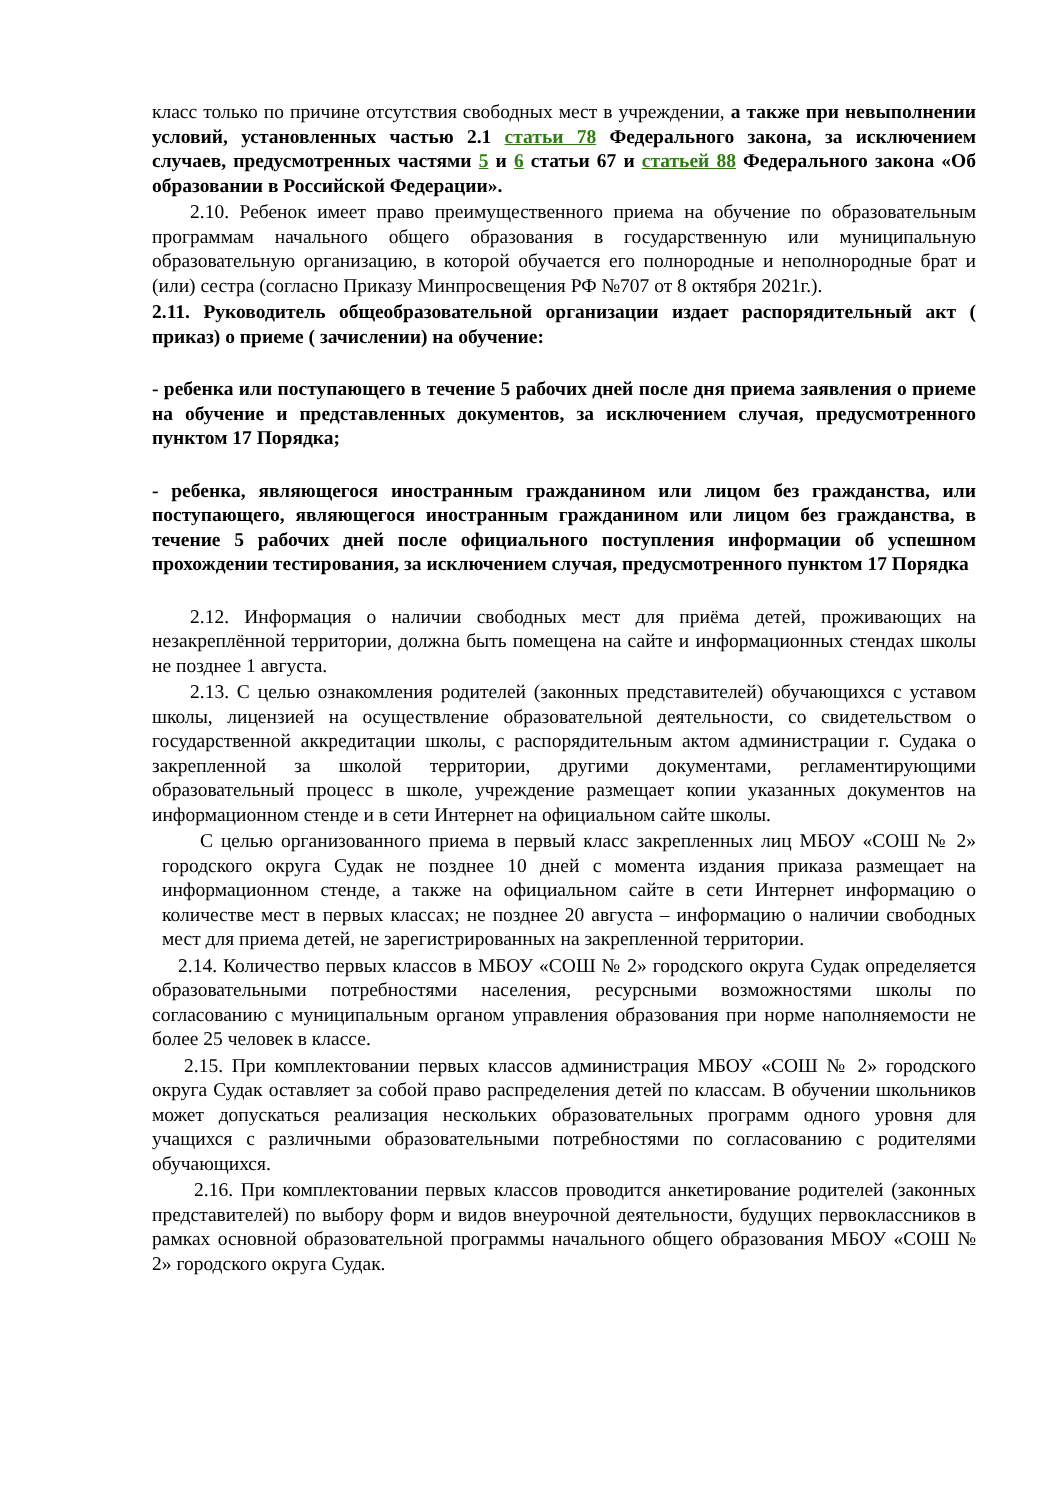класс только по причине отсутствия свободных мест в учреждении, а также при невыполнении условий, установленных частью 2.1 статьи 78 Федерального закона, за исключением случаев, предусмотренных частями 5 и 6 статьи 67 и статьей 88 Федерального закона «Об образовании в Российской Федерации».
2.10. Ребенок имеет право преимущественного приема на обучение по образовательным программам начального общего образования в государственную или муниципальную образовательную организацию, в которой обучается его полнородные и неполнородные брат и (или) сестра (согласно Приказу Минпросвещения РФ №707 от 8 октября 2021г.).
2.11. Руководитель общеобразовательной организации издает распорядительный акт ( приказ) о приеме ( зачислении) на обучение:
- ребенка или поступающего в течение 5 рабочих дней после дня приема заявления о приеме на обучение и представленных документов, за исключением случая, предусмотренного пунктом 17 Порядка;
- ребенка, являющегося иностранным гражданином или лицом без гражданства, или поступающего, являющегося иностранным гражданином или лицом без гражданства, в течение 5 рабочих дней после официального поступления информации об успешном прохождении тестирования, за исключением случая, предусмотренного пунктом 17 Порядка
2.12. Информация о наличии свободных мест для приёма детей, проживающих на незакреплённой территории, должна быть помещена на сайте и информационных стендах школы не позднее 1 августа.
2.13. С целью ознакомления родителей (законных представителей) обучающихся с уставом школы, лицензией на осуществление образовательной деятельности, со свидетельством о государственной аккредитации школы, с распорядительным актом администрации г. Судака о закрепленной за школой территории, другими документами, регламентирующими образовательный процесс в школе, учреждение размещает копии указанных документов на информационном стенде и в сети Интернет на официальном сайте школы.
С целью организованного приема в первый класс закрепленных лиц МБОУ «СОШ № 2» городского округа Судак не позднее 10 дней с момента издания приказа размещает на информационном стенде, а также на официальном сайте в сети Интернет информацию о количестве мест в первых классах; не позднее 20 августа – информацию о наличии свободных мест для приема детей, не зарегистрированных на закрепленной территории.
2.14. Количество первых классов в МБОУ «СОШ № 2» городского округа Судак определяется образовательными потребностями населения, ресурсными возможностями школы по согласованию с муниципальным органом управления образования при норме наполняемости не более 25 человек в классе.
2.15. При комплектовании первых классов администрация МБОУ «СОШ № 2» городского округа Судак оставляет за собой право распределения детей по классам. В обучении школьников может допускаться реализация нескольких образовательных программ одного уровня для учащихся с различными образовательными потребностями по согласованию с родителями обучающихся.
2.16. При комплектовании первых классов проводится анкетирование родителей (законных представителей) по выбору форм и видов внеурочной деятельности, будущих первоклассников в рамках основной образовательной программы начального общего образования МБОУ «СОШ № 2» городского округа Судак.